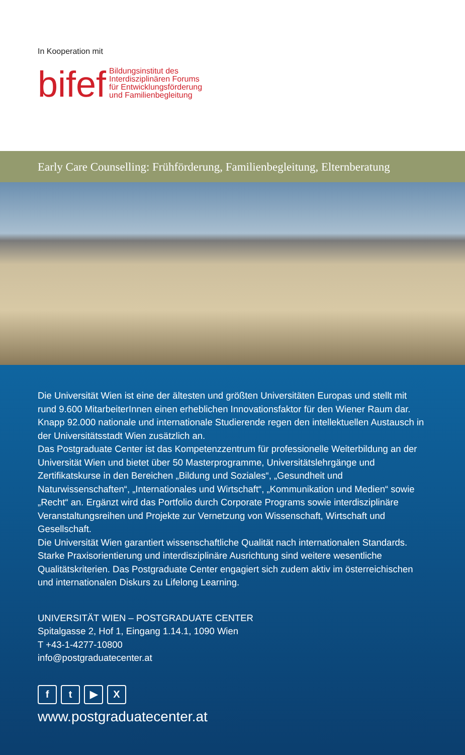In Kooperation mit
bifef
Bildungsinstitut des
Interdisziplinären Forums
für Entwicklungsförderung
und Familienbegleitung
Early Care Counselling: Frühförderung, Familienbegleitung, Elternberatung
Die Universität Wien ist eine der ältesten und größten Universitäten Europas und stellt mit rund 9.600 MitarbeiterInnen einen erheblichen Innovationsfaktor für den Wiener Raum dar. Knapp 92.000 nationale und internationale Studierende regen den intellektuellen Austausch in der Universitätsstadt Wien zusätzlich an.
Das Postgraduate Center ist das Kompetenzzentrum für professionelle Weiterbildung an der Universität Wien und bietet über 50 Masterprogramme, Universitätslehrgänge und Zertifikatskurse in den Bereichen „Bildung und Soziales“, „Gesundheit und Naturwissenschaften“, „Internationales und Wirtschaft“, „Kommunikation und Medien“ sowie „Recht“ an. Ergänzt wird das Portfolio durch Corporate Programs sowie interdisziplinäre Veranstaltungsreihen und Projekte zur Vernetzung von Wissenschaft, Wirtschaft und Gesellschaft.
Die Universität Wien garantiert wissenschaftliche Qualität nach internationalen Standards. Starke Praxisorientierung und interdisziplinäre Ausrichtung sind weitere wesentliche Qualitätskriterien. Das Postgraduate Center engagiert sich zudem aktiv im österreichischen und internationalen Diskurs zu Lifelong Learning.
UNIVERSITÄT WIEN – POSTGRADUATE CENTER
Spitalgasse 2, Hof 1, Eingang 1.14.1, 1090 Wien
T +43-1-4277-10800
info@postgraduatecenter.at
ft ▶ X
www.postgraduatecenter.at